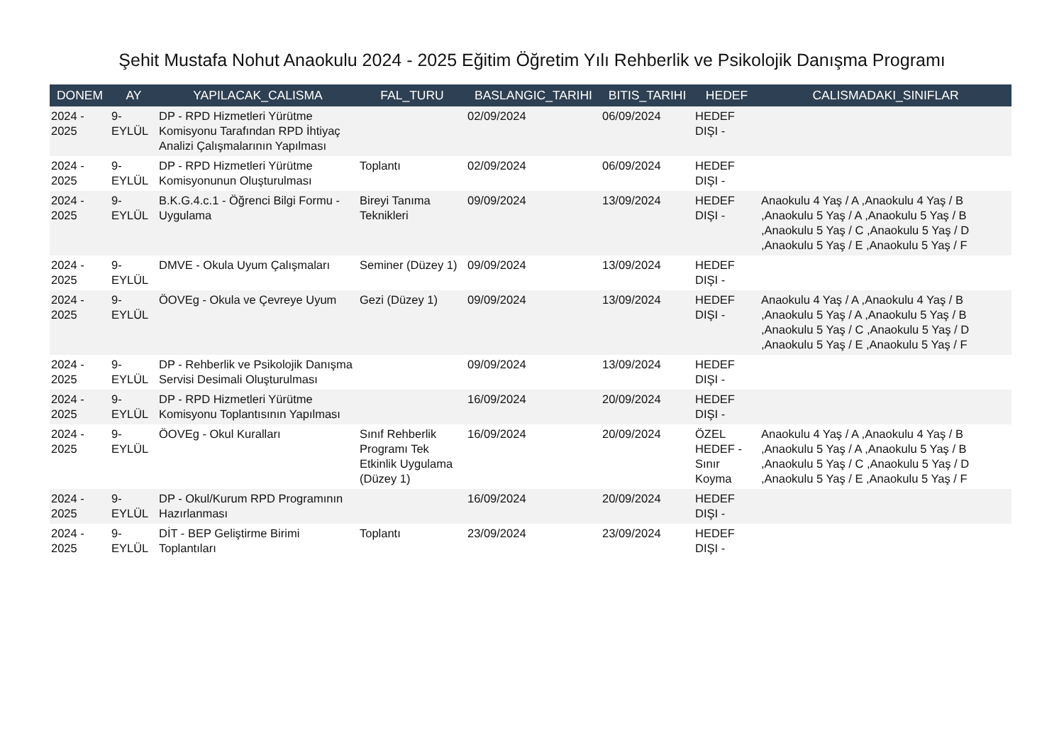Şehit Mustafa Nohut Anaokulu 2024 - 2025 Eğitim Öğretim Yılı Rehberlik ve Psikolojik Danışma Programı
| DONEM | AY | YAPILACAK_CALISMA | FAL_TURU | BASLANGIC_TARIHI | BITIS_TARIHI | HEDEF | CALISMADAKI_SINIFLAR |
| --- | --- | --- | --- | --- | --- | --- | --- |
| 2024 - 2025 | 9-EYLÜL | DP - RPD Hizmetleri Yürütme Komisyonu Tarafından RPD İhtiyaç Analizi Çalışmalarının Yapılması | | 02/09/2024 | 06/09/2024 | HEDEF DIŞI - | |
| 2024 - 2025 | 9-EYLÜL | DP - RPD Hizmetleri Yürütme Komisyonunun Oluşturulması | Toplantı | 02/09/2024 | 06/09/2024 | HEDEF DIŞI - | |
| 2024 - 2025 | 9-EYLÜL | B.K.G.4.c.1 - Öğrenci Bilgi Formu - Uygulama | Bireyi Tanıma Teknikleri | 09/09/2024 | 13/09/2024 | HEDEF DIŞI - | Anaokulu 4 Yaş / A ,Anaokulu 4 Yaş / B ,Anaokulu 5 Yaş / A ,Anaokulu 5 Yaş / B ,Anaokulu 5 Yaş / C ,Anaokulu 5 Yaş / D ,Anaokulu 5 Yaş / E ,Anaokulu 5 Yaş / F |
| 2024 - 2025 | 9-EYLÜL | DMVE - Okula Uyum Çalışmaları | Seminer (Düzey 1) | 09/09/2024 | 13/09/2024 | HEDEF DIŞI - | |
| 2024 - 2025 | 9-EYLÜL | ÖOVEg - Okula ve Çevreye Uyum | Gezi (Düzey 1) | 09/09/2024 | 13/09/2024 | HEDEF DIŞI - | Anaokulu 4 Yaş / A ,Anaokulu 4 Yaş / B ,Anaokulu 5 Yaş / A ,Anaokulu 5 Yaş / B ,Anaokulu 5 Yaş / C ,Anaokulu 5 Yaş / D ,Anaokulu 5 Yaş / E ,Anaokulu 5 Yaş / F |
| 2024 - 2025 | 9-EYLÜL | DP - Rehberlik ve Psikolojik Danışma Servisi Desimali Oluşturulması | | 09/09/2024 | 13/09/2024 | HEDEF DIŞI - | |
| 2024 - 2025 | 9-EYLÜL | DP - RPD Hizmetleri Yürütme Komisyonu Toplantısının Yapılması | | 16/09/2024 | 20/09/2024 | HEDEF DIŞI - | |
| 2024 - 2025 | 9-EYLÜL | ÖOVEg - Okul Kuralları | Sınıf Rehberlik Programı Tek Etkinlik Uygulama (Düzey 1) | 16/09/2024 | 20/09/2024 | ÖZEL HEDEF - Sınır Koyma | Anaokulu 4 Yaş / A ,Anaokulu 4 Yaş / B ,Anaokulu 5 Yaş / A ,Anaokulu 5 Yaş / B ,Anaokulu 5 Yaş / C ,Anaokulu 5 Yaş / D ,Anaokulu 5 Yaş / E ,Anaokulu 5 Yaş / F |
| 2024 - 2025 | 9-EYLÜL | DP - Okul/Kurum RPD Programının Hazırlanması | | 16/09/2024 | 20/09/2024 | HEDEF DIŞI - | |
| 2024 - 2025 | 9-EYLÜL | DİT - BEP Geliştirme Birimi Toplantıları | Toplantı | 23/09/2024 | 23/09/2024 | HEDEF DIŞI - | |